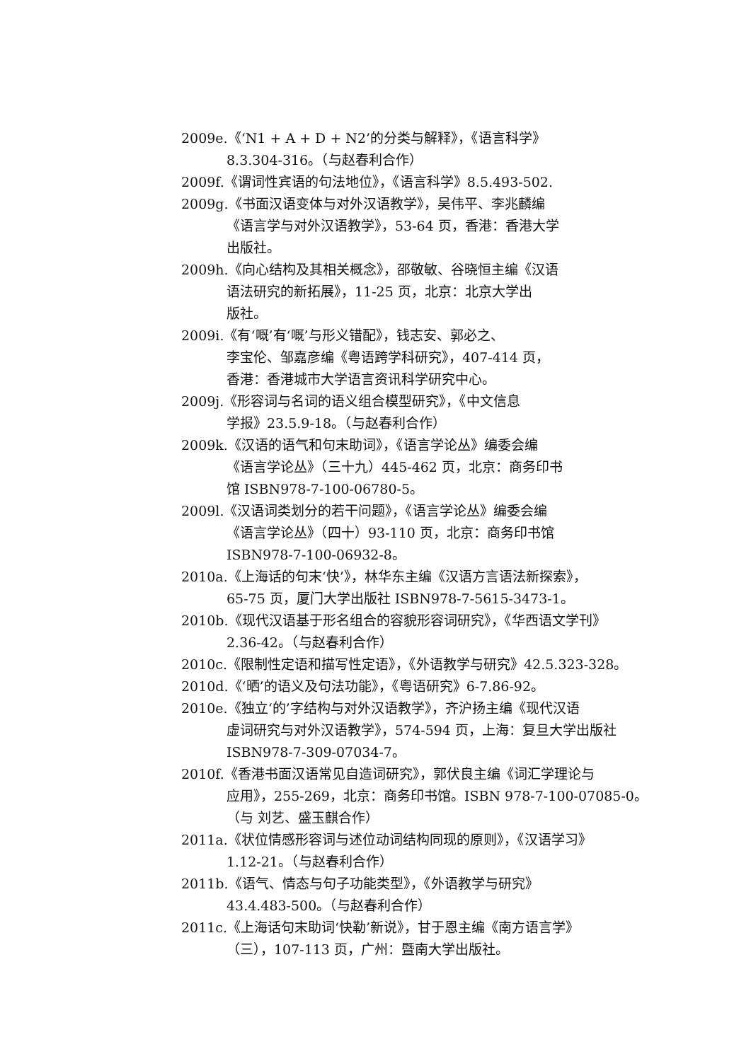2009e.《‘N1 + A + D + N2’的分类与解释》，《语言科学》
8.3.304-316。（与赵春利合作）
2009f.《谓词性宾语的句法地位》，《语言科学》8.5.493-502.
2009g.《书面汉语变体与对外汉语教学》，吴伟平、李兆麟编
《语言学与对外汉语教学》，53-64 页，香港：香港大学
出版社。
2009h.《向心结构及其相关概念》，邵敬敏、谷晓恒主编《汉语
语法研究的新拓展》，11-25 页，北京：北京大学出
版社。
2009i.《有‘嘅’有‘嘅’与形义错配》，钱志安、郭必之、
李宝伦、邹嘉彦编《粤语跨学科研究》，407-414 页，
香港：香港城市大学语言资讯科学研究中心。
2009j.《形容词与名词的语义组合模型研究》，《中文信息
学报》23.5.9-18。（与赵春利合作）
2009k.《汉语的语气和句末助词》，《语言学论丛》编委会编
《语言学论丛》（三十九）445-462 页，北京：商务印书
馆 ISBN978-7-100-06780-5。
2009l.《汉语词类划分的若干问题》，《语言学论丛》编委会编
《语言学论丛》（四十）93-110 页，北京：商务印书馆
ISBN978-7-100-06932-8。
2010a.《上海话的句末‘快’》，林华东主编《汉语方言语法新探索》，
65-75 页，厦门大学出版社 ISBN978-7-5615-3473-1。
2010b.《现代汉语基于形名组合的容貌形容词研究》，《华西语文学刊》
2.36-42。（与赵春利合作）
2010c.《限制性定语和描写性定语》，《外语教学与研究》42.5.323-328。
2010d.《‘晒’的语义及句法功能》，《粤语研究》6-7.86-92。
2010e.《独立‘的’字结构与对外汉语教学》，齐沪扬主编《现代汉语
虚词研究与对外汉语教学》，574-594 页，上海：复旦大学出版社
ISBN978-7-309-07034-7。
2010f.《香港书面汉语常见自造词研究》，郭伏良主编《词汇学理论与
应用》，255-269，北京：商务印书馆。ISBN 978-7-100-07085-0。
（与 刘艺、盛玉麒合作）
2011a.《状位情感形容词与述位动词结构同现的原则》，《汉语学习》
1.12-21。（与赵春利合作）
2011b.《语气、情态与句子功能类型》，《外语教学与研究》
43.4.483-500。（与赵春利合作）
2011c.《上海话句末助词‘快勒’新说》，甘于恩主编《南方语言学》
（三），107-113 页，广州：暨南大学出版社。